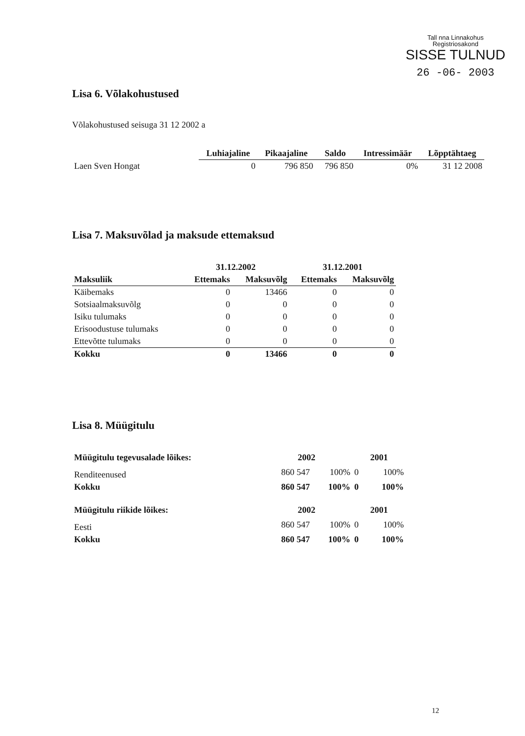Tall nna Linnakohus
Registriosakond
SISSE TULNUD
26 -06- 2003
Lisa 6. Võlakohustused
Võlakohustused seisuga 31 12 2002 a
| | Luhiajaline | Pikaajaline | Saldo | Intressimäär | Lõpptähtaeg |
| --- | --- | --- | --- | --- | --- |
| Laen Sven Hongat | 0 | 796 850 | 796 850 | 0% | 31 12 2008 |
Lisa 7. Maksuvõlad ja maksude ettemaksud
| | 31.12.2002 | | 31.12.2001 | |
| Maksuliik | Ettemaks | Maksuvõlg | Ettemaks | Maksuvõlg |
| Käibemaks | 0 | 13466 | 0 | 0 |
| Sotsiaalmaksuvõlg | 0 | 0 | 0 | 0 |
| Isiku tulumaks | 0 | 0 | 0 | 0 |
| Erisoodustuse tulumaks | 0 | 0 | 0 | 0 |
| Ettevõtte tulumaks | 0 | 0 | 0 | 0 |
| Kokku | 0 | 13466 | 0 | 0 |
Lisa 8. Müügitulu
| Müügitulu tegevusalade lõikes: | 2002 | | 2001 | |
| Renditeenused | 860 547 | 100% | 0 | 100% |
| Kokku | 860 547 | 100% | 0 | 100% |
| Müügitulu riikide lõikes: | 2002 | | 2001 | |
| Eesti | 860 547 | 100% | 0 | 100% |
| Kokku | 860 547 | 100% | 0 | 100% |
12